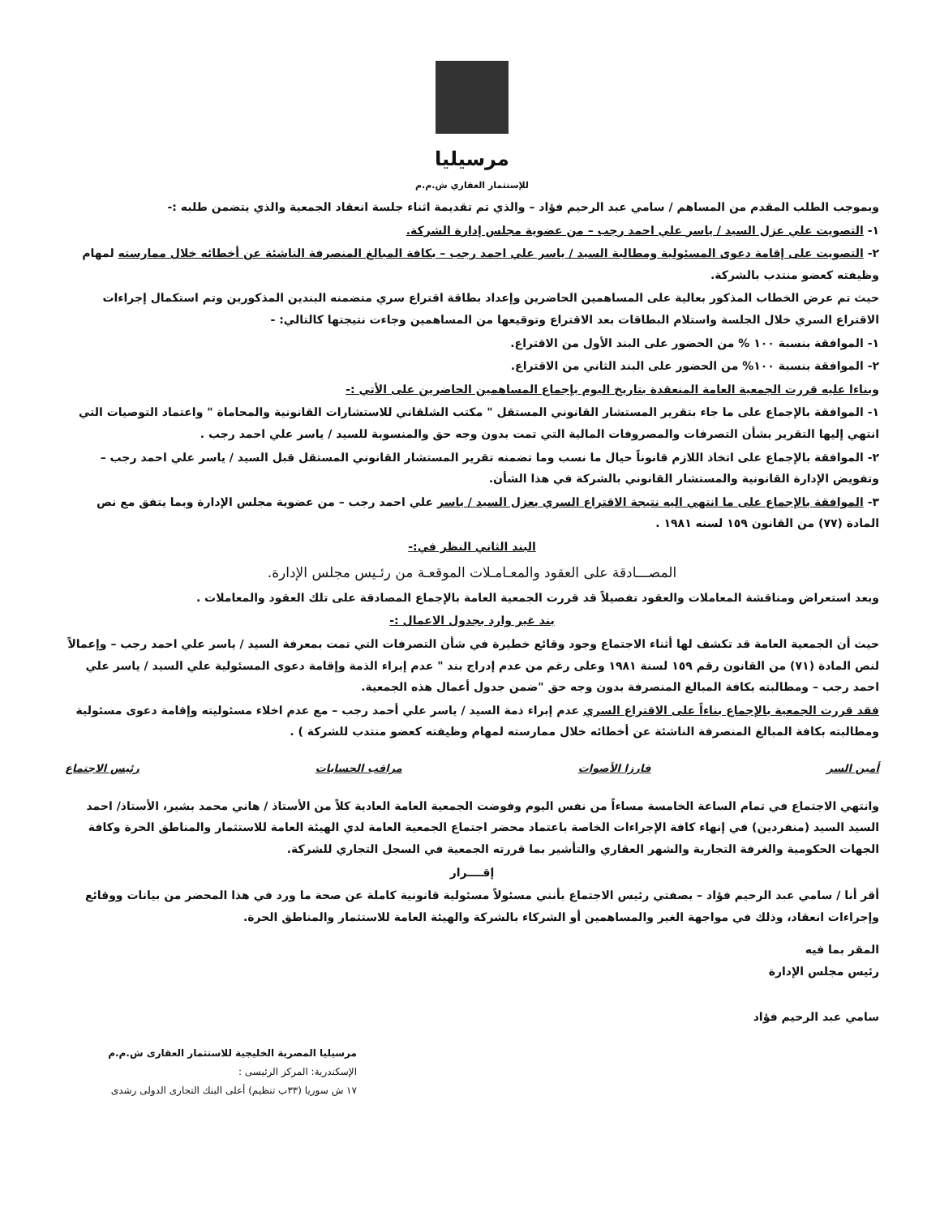مرسيليا
للإستثمار العقاري ش.م.م
وبموجب الطلب المقدم من المساهم / سامي عبد الرحيم فؤاد – والذي تم تقديمة اثناء جلسة انعقاد الجمعية والذي يتضمن طلبه :-
١- التصويت علي عزل السيد / ياسر علي احمد رجب – من عضوية مجلس إدارة الشركة.
٢- التصويت على إقامة دعوى المسئولية ومطالبة السيد / ياسر علي احمد رجب – بكافة المبالغ المنصرفة الناشئة عن أخطائه خلال ممارسته لمهام وظيفته كعضو منتدب بالشركة.
حيث تم عرض الخطاب المذكور بعالية على المساهمين الحاضرين وإعداد بطاقة اقتراع سري متضمنه البندين المذكورين وتم استكمال إجراءات الاقتراع السري خلال الجلسة واستلام البطاقات بعد الاقتراع وتوقيعها من المساهمين وجاءت نتيجتها كالتالي: -
١- الموافقة بنسبة ١٠٠ % من الحضور على البند الأول من الاقتراع.
٢- الموافقة بنسبة ١٠٠% من الحضور على البند الثاني من الاقتراع.
وبناءا عليه قررت الجمعية العامة المنعقدة بتاريخ اليوم بإجماع المساهمين الحاضرين على الأتي :-
١- الموافقة بالإجماع على ما جاء بتقرير المستشار القانوني المستقل " مكتب الشلقاني للاستشارات القانونية والمحاماة " واعتماد التوصيات التي انتهي إليها التقرير بشأن التصرفات والمصروفات المالية التي تمت بدون وجه حق والمنسوبة للسيد / ياسر علي احمد رجب .
٢- الموافقة بالإجماع على اتخاذ اللازم قانوناً حيال ما نسب وما تضمنه تقرير المستشار القانوني المستقل قبل السيد / ياسر علي احمد رجب – وتفويض الإدارة القانونية والمستشار القانوني بالشركة في هذا الشأن.
٣- الموافقة بالإجماع على ما انتهي اليه نتيجة الاقتراع السري بعزل السيد / ياسر علي احمد رجب – من عضوية مجلس الإدارة وبما يتفق مع نص المادة (٧٧) من القانون ١٥٩ لسنه ١٩٨١ .
البند الثاني النظر في:-
المصـــادقة على العقود والمعـامـلات الموقعـة من رئـيس مجلس الإدارة.
وبعد استعراض ومناقشة المعاملات والعقود تفصيلاً قد قررت الجمعية العامة بالإجماع المصادقة على تلك العقود والمعاملات .
بند غير وارد بجدول الاعمال :-
حيث أن الجمعية العامة قد تكشف لها أثناء الاجتماع وجود وقائع خطيرة في شأن التصرفات التي تمت بمعرفة السيد / ياسر علي احمد رجب – وإعمالاً لنص المادة (٧١) من القانون رقم ١٥٩ لسنة ١٩٨١ وعلى رغم من عدم إدراج بند " عدم إبراء الذمة وإقامة دعوى المسئولية علي السيد / ياسر علي احمد رجب – ومطالبته بكافة المبالغ المنصرفة بدون وجه حق "ضمن جدول أعمال هذه الجمعية.
فقد قررت الجمعية بالإجماع بناءاً على الاقتراع السري عدم إبراء ذمة السيد / ياسر علي أحمد رجب – مع عدم اخلاء مسئوليته وإقامة دعوى مسئولية ومطالبته بكافة المبالغ المنصرفة الناشئة عن أخطائه خلال ممارسته لمهام وظيفته كعضو منتدب للشركة ) .
أمين السر فارزا الأصوات مراقب الحسابات رئيس الاجتماع
وانتهي الاجتماع في تمام الساعة الخامسة مساءاً من نفس اليوم وفوضت الجمعية العامة العادية كلاً من الأستاذ / هاني محمد بشير، الأستاذ/ احمد السيد السيد (منفردين) في إنهاء كافة الإجراءات الخاصة باعتماد محضر اجتماع الجمعية العامة لدي الهيئة العامة للاستثمار والمناطق الحرة وكافة الجهات الحكومية والغرفة التجارية والشهر العقاري والتأشير بما قررته الجمعية في السجل التجاري للشركة.
إقــــرار
أقر أنا / سامي عبد الرحيم فؤاد – بصفتي رئيس الاجتماع بأنني مسئولاً مسئولية قانونية كاملة عن صحة ما ورد في هذا المحضر من بيانات ووقائع وإجراءات انعقاد، وذلك في مواجهة الغير والمساهمين أو الشركاء بالشركة والهيئة العامة للاستثمار والمناطق الحرة.
المقر بما فيه
رئيس مجلس الإدارة
سامي عبد الرحيم فؤاد
مرسيليا المصرية الخليجية للاستثمار العقارى ش.م.م
الإسكندرية: المركز الرئيسى :
١٧ ش سوريا (٣٣ب تنظيم) أعلى البنك التجارى الدولى رشدى